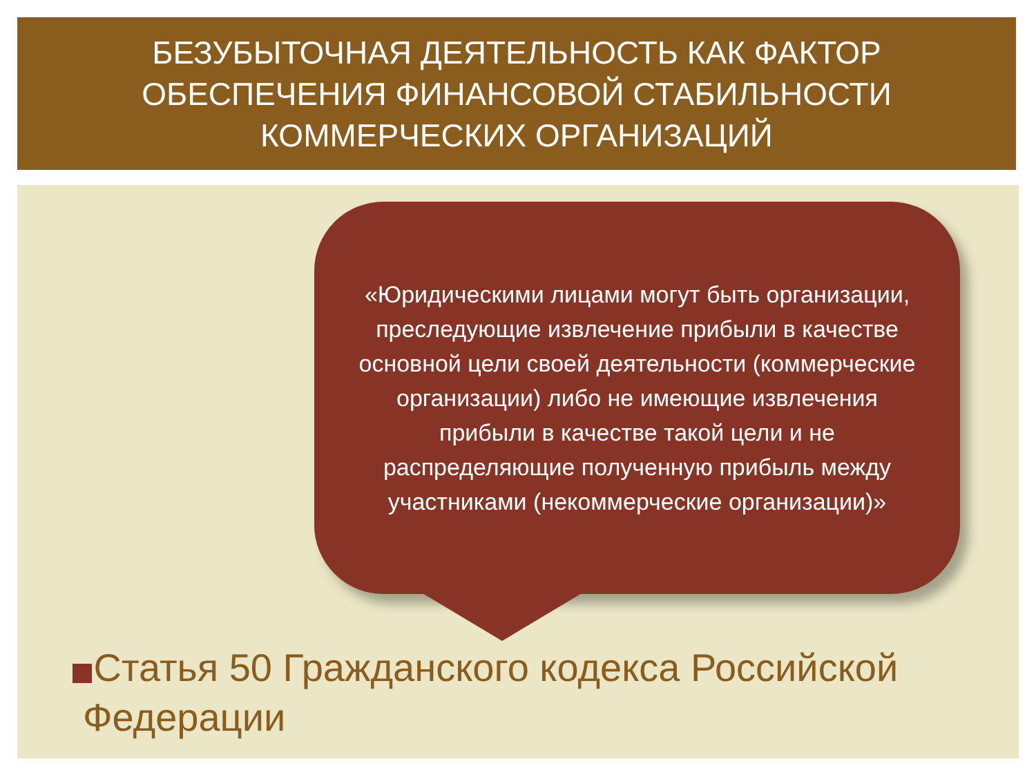БЕЗУБЫТОЧНАЯ ДЕЯТЕЛЬНОСТЬ КАК ФАКТОР
ОБЕСПЕЧЕНИЯ ФИНАНСОВОЙ СТАБИЛЬНОСТИ
КОММЕРЧЕСКИХ ОРГАНИЗАЦИЙ
«Юридическими лицами могут быть организации, преследующие извлечение прибыли в качестве основной цели своей деятельности (коммерческие организации) либо не имеющие извлечения прибыли в качестве такой цели и не распределяющие полученную прибыль между участниками (некоммерческие организации)»
Статья 50 Гражданского кодекса Российской Федерации